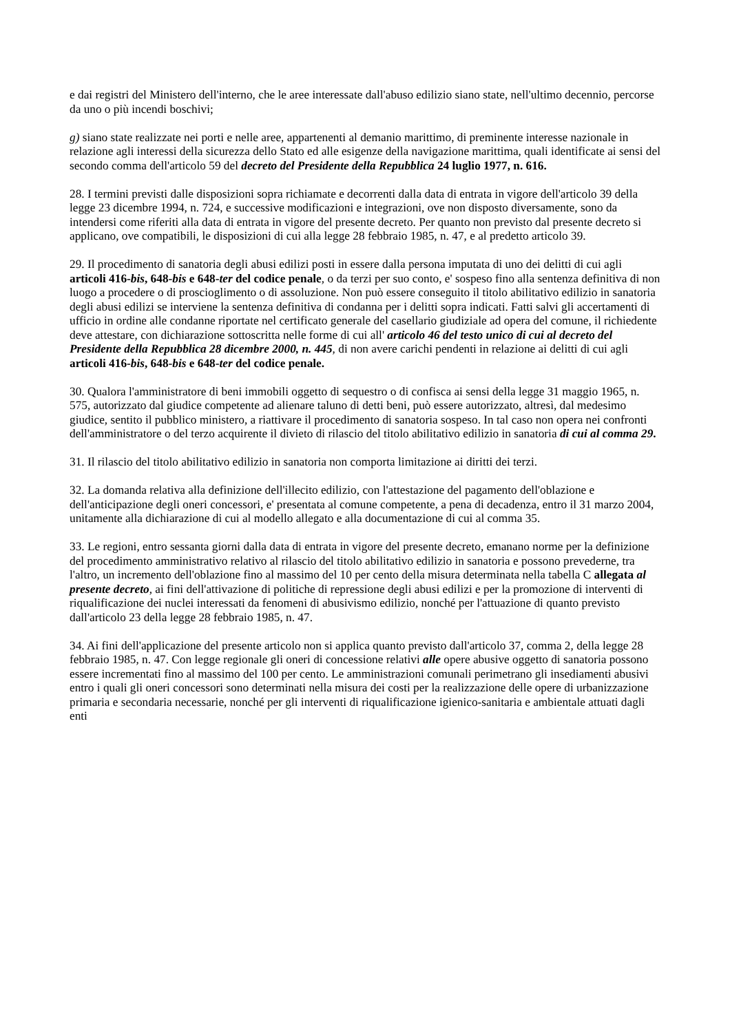e dai registri del Ministero dell'interno, che le aree interessate dall'abuso edilizio siano state, nell'ultimo decennio, percorse da uno o più incendi boschivi;
g) siano state realizzate nei porti e nelle aree, appartenenti al demanio marittimo, di preminente interesse nazionale in relazione agli interessi della sicurezza dello Stato ed alle esigenze della navigazione marittima, quali identificate ai sensi del secondo comma dell'articolo 59 del decreto del Presidente della Repubblica 24 luglio 1977, n. 616.
28. I termini previsti dalle disposizioni sopra richiamate e decorrenti dalla data di entrata in vigore dell'articolo 39 della legge 23 dicembre 1994, n. 724, e successive modificazioni e integrazioni, ove non disposto diversamente, sono da intendersi come riferiti alla data di entrata in vigore del presente decreto. Per quanto non previsto dal presente decreto si applicano, ove compatibili, le disposizioni di cui alla legge 28 febbraio 1985, n. 47, e al predetto articolo 39.
29. Il procedimento di sanatoria degli abusi edilizi posti in essere dalla persona imputata di uno dei delitti di cui agli articoli 416-bis, 648-bis e 648-ter del codice penale, o da terzi per suo conto, e' sospeso fino alla sentenza definitiva di non luogo a procedere o di proscioglimento o di assoluzione. Non può essere conseguito il titolo abilitativo edilizio in sanatoria degli abusi edilizi se interviene la sentenza definitiva di condanna per i delitti sopra indicati. Fatti salvi gli accertamenti di ufficio in ordine alle condanne riportate nel certificato generale del casellario giudiziale ad opera del comune, il richiedente deve attestare, con dichiarazione sottoscritta nelle forme di cui all' articolo 46 del testo unico di cui al decreto del Presidente della Repubblica 28 dicembre 2000, n. 445, di non avere carichi pendenti in relazione ai delitti di cui agli articoli 416-bis, 648-bis e 648-ter del codice penale.
30. Qualora l'amministratore di beni immobili oggetto di sequestro o di confisca ai sensi della legge 31 maggio 1965, n. 575, autorizzato dal giudice competente ad alienare taluno di detti beni, può essere autorizzato, altresì, dal medesimo giudice, sentito il pubblico ministero, a riattivare il procedimento di sanatoria sospeso. In tal caso non opera nei confronti dell'amministratore o del terzo acquirente il divieto di rilascio del titolo abilitativo edilizio in sanatoria di cui al comma 29.
31. Il rilascio del titolo abilitativo edilizio in sanatoria non comporta limitazione ai diritti dei terzi.
32. La domanda relativa alla definizione dell'illecito edilizio, con l'attestazione del pagamento dell'oblazione e dell'anticipazione degli oneri concessori, e' presentata al comune competente, a pena di decadenza, entro il 31 marzo 2004, unitamente alla dichiarazione di cui al modello allegato e alla documentazione di cui al comma 35.
33. Le regioni, entro sessanta giorni dalla data di entrata in vigore del presente decreto, emanano norme per la definizione del procedimento amministrativo relativo al rilascio del titolo abilitativo edilizio in sanatoria e possono prevederne, tra l'altro, un incremento dell'oblazione fino al massimo del 10 per cento della misura determinata nella tabella C allegata al presente decreto, ai fini dell'attivazione di politiche di repressione degli abusi edilizi e per la promozione di interventi di riqualificazione dei nuclei interessati da fenomeni di abusivismo edilizio, nonché per l'attuazione di quanto previsto dall'articolo 23 della legge 28 febbraio 1985, n. 47.
34. Ai fini dell'applicazione del presente articolo non si applica quanto previsto dall'articolo 37, comma 2, della legge 28 febbraio 1985, n. 47. Con legge regionale gli oneri di concessione relativi alle opere abusive oggetto di sanatoria possono essere incrementati fino al massimo del 100 per cento. Le amministrazioni comunali perimetrano gli insediamenti abusivi entro i quali gli oneri concessori sono determinati nella misura dei costi per la realizzazione delle opere di urbanizzazione primaria e secondaria necessarie, nonché per gli interventi di riqualificazione igienico-sanitaria e ambientale attuati dagli enti